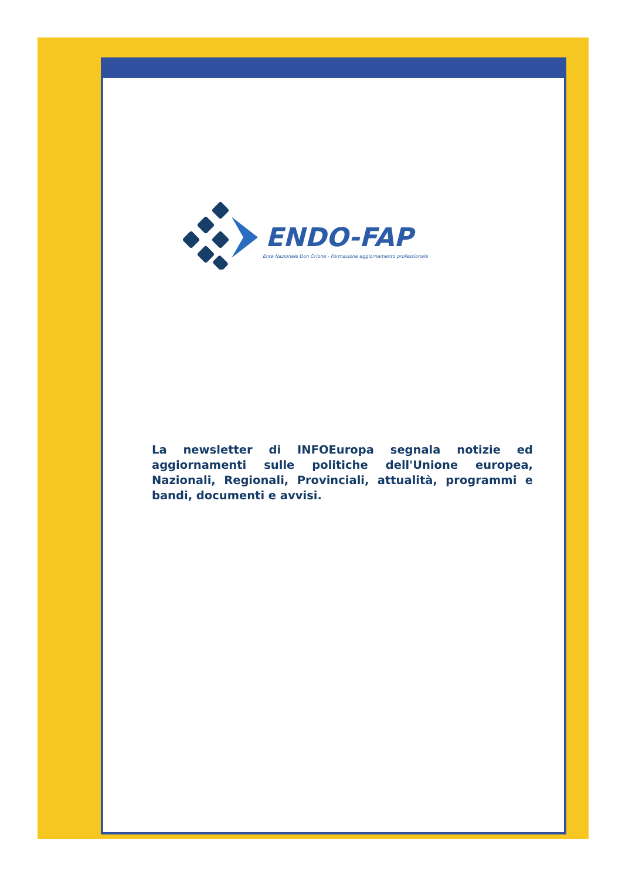ENDO-FAP
Ente Nazionale Don Orione - Formazione aggiornamento professionale
La newsletter di INFOEuropa segnala notizie ed aggiornamenti sulle politiche dell'Unione europea, Nazionali, Regionali, Provinciali, attualità, programmi e bandi, documenti e avvisi.